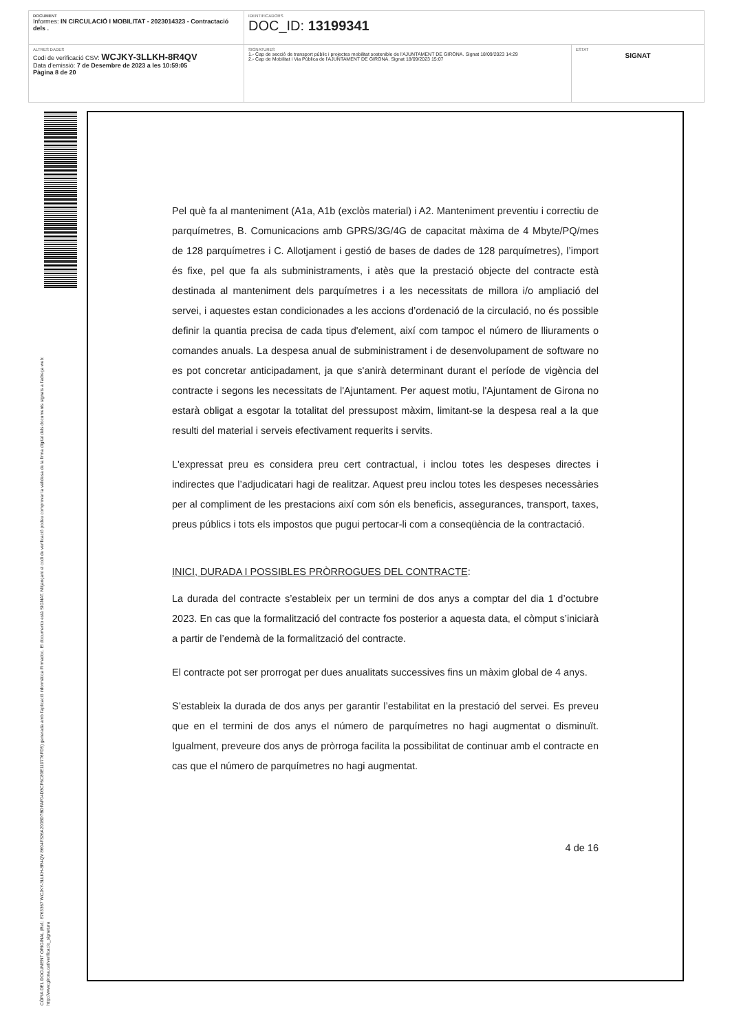| DOCUMENT Informes: IN CIRCULACIÓ I MOBILITAT - 2023014323 - Contractació dels . | IDENTIFICADORS DOC_ID: 13199341 | |
| ALTRES DADES Codi de verificació CSV: WCJKY-3LLKH-8R4QV Data d'emissió: 7 de Desembre de 2023 a les 10:59:05 Pàgina 8 de 20 | SIGNATURES 1.- Cap de secció de transport públic i projectes mobilitat sostenible de l'AJUNTAMENT DE GIRONA. Signat 18/09/2023 14:29 2.- Cap de Mobilitat i Via Pública de l'AJUNTAMENT DE GIRONA. Signat 18/09/2023 15:07 | ESTAT SIGNAT |
CÒPIA DEL DOCUMENT ORIGINAL (Ref.: 8763367 WCJKY-3LLKH-8R4QV 8604F326A2008D7BDFAF04D3CF6C80E119776FD5) generada amb l'aplicació informàtica Firmadoc. El documento està SIGNAT. Mitjançant el codi de verificació podeu comprovar la validesa de la firma digital dels documents signats a l'adreça web: http://www.girona.cat/verificacio_signatura
Pel què fa al manteniment (A1a, A1b (exclòs material) i A2. Manteniment preventiu i correctiu de parquímetres, B. Comunicacions amb GPRS/3G/4G de capacitat màxima de 4 Mbyte/PQ/mes de 128 parquímetres i C. Allotjament i gestió de bases de dades de 128 parquímetres), l’import és fixe, pel que fa als subministraments, i atès que la prestació objecte del contracte està destinada al manteniment dels parquímetres i a les necessitats de millora i/o ampliació del servei, i aquestes estan condicionades a les accions d’ordenació de la circulació, no és possible definir la quantia precisa de cada tipus d'element, així com tampoc el número de lliuraments o comandes anuals. La despesa anual de subministrament i de desenvolupament de software no es pot concretar anticipadament, ja que s'anirà determinant durant el període de vigència del contracte i segons les necessitats de l'Ajuntament. Per aquest motiu, l'Ajuntament de Girona no estarà obligat a esgotar la totalitat del pressupost màxim, limitant-se la despesa real a la que resulti del material i serveis efectivament requerits i servits.
L'expressat preu es considera preu cert contractual, i inclou totes les despeses directes i indirectes que l’adjudicatari hagi de realitzar. Aquest preu inclou totes les despeses necessàries per al compliment de les prestacions així com són els beneficis, assegurances, transport, taxes, preus públics i tots els impostos que pugui pertocar-li com a conseqüència de la contractació.
INICI, DURADA I POSSIBLES PRÒRROGUES DEL CONTRACTE:
La durada del contracte s’estableix per un termini de dos anys a comptar del dia 1 d’octubre 2023. En cas que la formalització del contracte fos posterior a aquesta data, el còmput s’iniciarà a partir de l’endemà de la formalització del contracte.
El contracte pot ser prorrogat per dues anualitats successives fins un màxim global de 4 anys.
S’estableix la durada de dos anys per garantir l’estabilitat en la prestació del servei. Es preveu que en el termini de dos anys el número de parquímetres no hagi augmentat o disminuït. Igualment, preveure dos anys de pròrroga facilita la possibilitat de continuar amb el contracte en cas que el número de parquímetres no hagi augmentat.
4 de 16